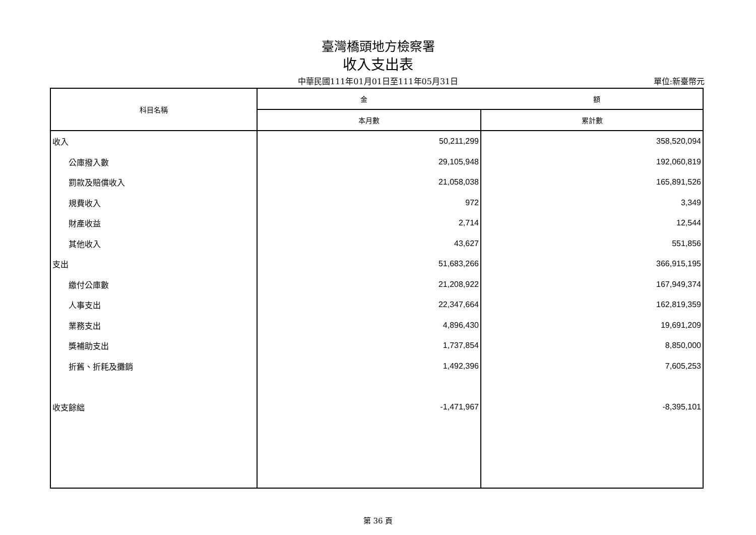臺灣橋頭地方檢察署
收入支出表
中華民國111年01月01日至111年05月31日
單位:新臺幣元
| 科目名稱 | 金 額 | |
| --- | --- | --- |
| | 本月數 | 累計數 |
| 收入 | 50,211,299 | 358,520,094 |
| 公庫撥入數 | 29,105,948 | 192,060,819 |
| 罰款及賠償收入 | 21,058,038 | 165,891,526 |
| 規費收入 | 972 | 3,349 |
| 財產收益 | 2,714 | 12,544 |
| 其他收入 | 43,627 | 551,856 |
| 支出 | 51,683,266 | 366,915,195 |
| 繳付公庫數 | 21,208,922 | 167,949,374 |
| 人事支出 | 22,347,664 | 162,819,359 |
| 業務支出 | 4,896,430 | 19,691,209 |
| 獎補助支出 | 1,737,854 | 8,850,000 |
| 折舊、折耗及攤銷 | 1,492,396 | 7,605,253 |
| 收支餘絀 | -1,471,967 | -8,395,101 |
第 36 頁